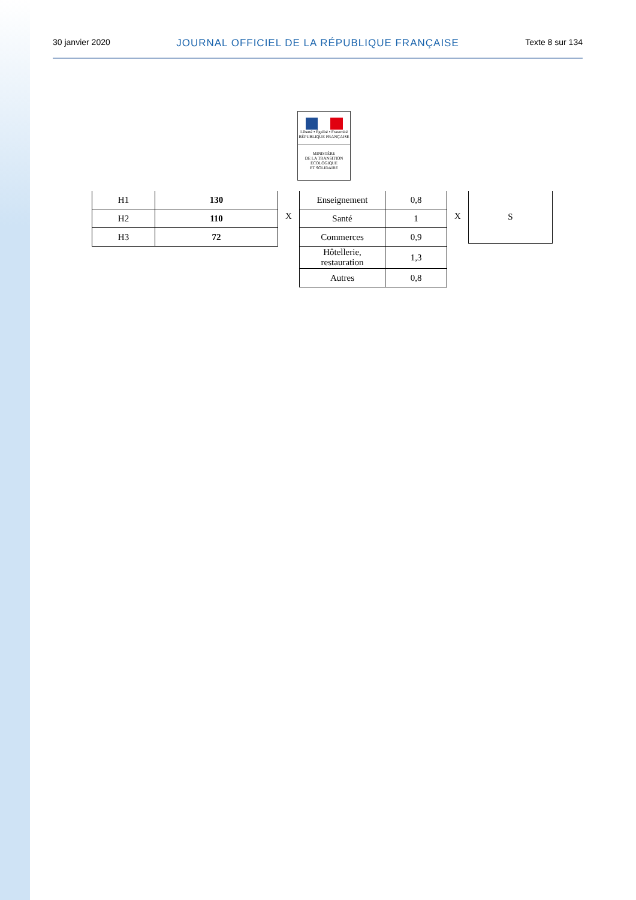30 janvier 2020 JOURNAL OFFICIEL DE LA RÉPUBLIQUE FRANÇAISE Texte 8 sur 134
Liberté • Égalité • Fraternité
RÉPUBLIQUE FRANÇAISE
MINISTÈRE
DE LA TRANSITION
ÉCOLOGIQUE
ET SOLIDAIRE
| H1 | 130 |
| H2 | 110 |
| H3 | 72 |
X
| Enseignement | 0,8 |
| Santé | 1 |
| Commerces | 0,9 |
| Hôtellerie, restauration | 1,3 |
| Autres | 0,8 |
X
| S |